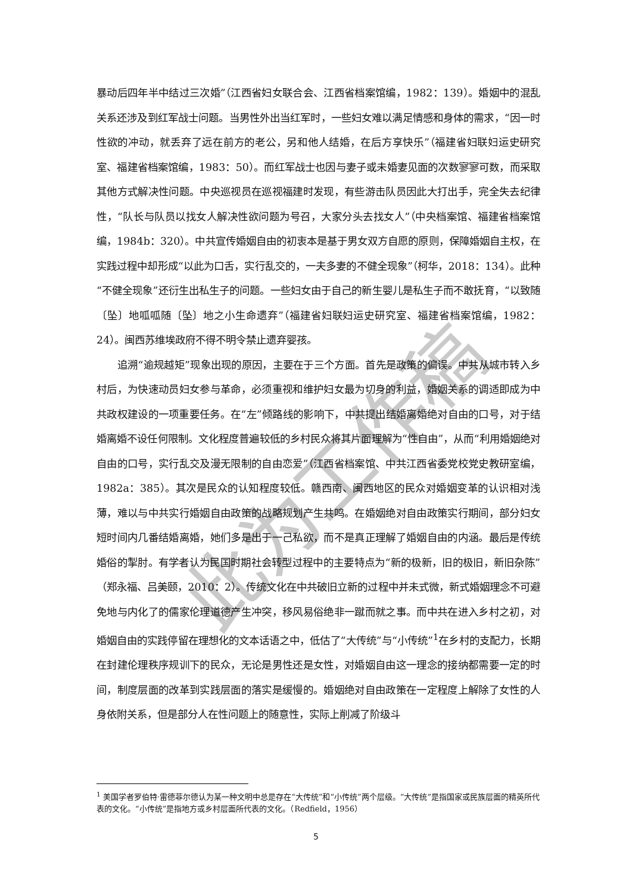此为工作稿
暴动后四年半中结过三次婚”（江西省妇女联合会、江西省档案馆编，1982：139）。婚姻中的混乱关系还涉及到红军战士问题。当男性外出当红军时，一些妇女难以满足情感和身体的需求，“因一时性欲的冲动，就丢弃了远在前方的老公，另和他人结婚，在后方享快乐”（福建省妇联妇运史研究室、福建省档案馆编，1983：50）。而红军战士也因与妻子或未婚妻见面的次数寥寥可数，而采取其他方式解决性问题。中央巡视员在巡视福建时发现，有些游击队员因此大打出手，完全失去纪律性，“队长与队员以找女人解决性欲问题为号召，大家分头去找女人”（中央档案馆、福建省档案馆编，1984b：320）。中共宣传婚姻自由的初衷本是基于男女双方自愿的原则，保障婚姻自主权，在实践过程中却形成“以此为口舌，实行乱交的，一夫多妻的不健全现象”（柯华，2018：134）。此种“不健全现象”还衍生出私生子的问题。一些妇女由于自己的新生婴儿是私生子而不敢抚育，“以致随〔坠〕地呱呱随〔坠〕地之小生命遗弃”（福建省妇联妇运史研究室、福建省档案馆编，1982：24）。闽西苏维埃政府不得不明令禁止遗弃婴孩。
追溯“逾规越矩”现象出现的原因，主要在于三个方面。首先是政策的偏误。中共从城市转入乡村后，为快速动员妇女参与革命，必须重视和维护妇女最为切身的利益，婚姻关系的调适即成为中共政权建设的一项重要任务。在“左”倾路线的影响下，中共提出结婚离婚绝对自由的口号，对于结婚离婚不设任何限制。文化程度普遍较低的乡村民众将其片面理解为“性自由”，从而“利用婚姻绝对自由的口号，实行乱交及漫无限制的自由恋爱”（江西省档案馆、中共江西省委党校党史教研室编，1982a：385）。其次是民众的认知程度较低。赣西南、闽西地区的民众对婚姻变革的认识相对浅薄，难以与中共实行婚姻自由政策的战略规划产生共鸣。在婚姻绝对自由政策实行期间，部分妇女短时间内几番结婚离婚，她们多是出于一己私欲，而不是真正理解了婚姻自由的内涵。最后是传统婚俗的掣肘。有学者认为民国时期社会转型过程中的主要特点为“新的极新，旧的极旧，新旧杂陈”（郑永福、吕美颐，2010：2）。传统文化在中共破旧立新的过程中并未式微，新式婚姻理念不可避免地与内化了的儒家伦理道德产生冲突，移风易俗绝非一蹴而就之事。而中共在进入乡村之初，对婚姻自由的实践停留在理想化的文本话语之中，低估了“大传统”与“小传统”<sup>1</sup>在乡村的支配力，长期在封建伦理秩序规训下的民众，无论是男性还是女性，对婚姻自由这一理念的接纳都需要一定的时间，制度层面的改革到实践层面的落实是缓慢的。婚姻绝对自由政策在一定程度上解除了女性的人身依附关系，但是部分人在性问题上的随意性，实际上削减了阶级斗
<sup>1</sup> 美国学者罗伯特·雷德菲尔德认为某一种文明中总是存在“大传统”和“小传统”两个层级。“大传统”是指国家或民族层面的精英所代表的文化。“小传统”是指地方或乡村层面所代表的文化。（Redfield，1956）
5